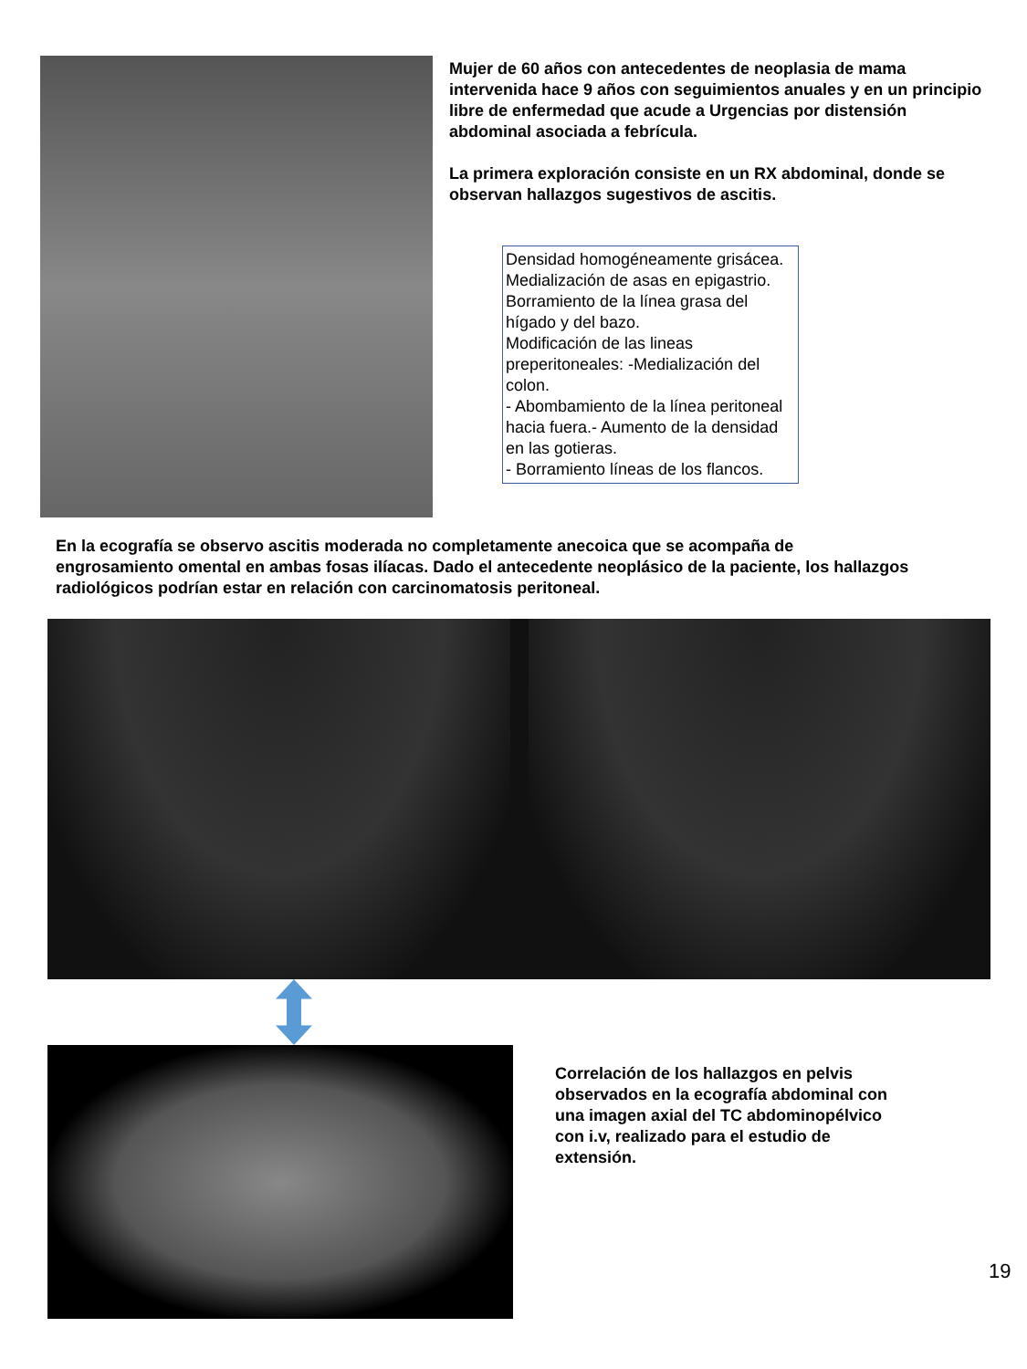Mujer de 60 años con antecedentes de neoplasia de mama intervenida hace 9 años con seguimientos anuales y en un principio libre de enfermedad que acude a Urgencias por distensión abdominal asociada a febrícula.
La primera exploración consiste en un RX abdominal, donde se observan hallazgos sugestivos de ascitis.
Densidad homogéneamente grisácea. Medialización de asas en epigastrio.
Borramiento de la línea grasa del hígado y del bazo.
Modificación de las lineas preperitoneales: -Medialización del colon.
- Abombamiento de la línea peritoneal hacia fuera.- Aumento de la densidad en las gotieras.
- Borramiento líneas de los flancos.
En la ecografía se observo ascitis moderada no completamente anecoica que se acompaña de engrosamiento omental en ambas fosas ilíacas. Dado el antecedente neoplásico de la paciente, los hallazgos radiológicos podrían estar en relación con carcinomatosis peritoneal.
Correlación de los hallazgos en pelvis observados en la ecografía abdominal con una imagen axial del TC abdominopélvico con i.v, realizado para el estudio de extensión.
19